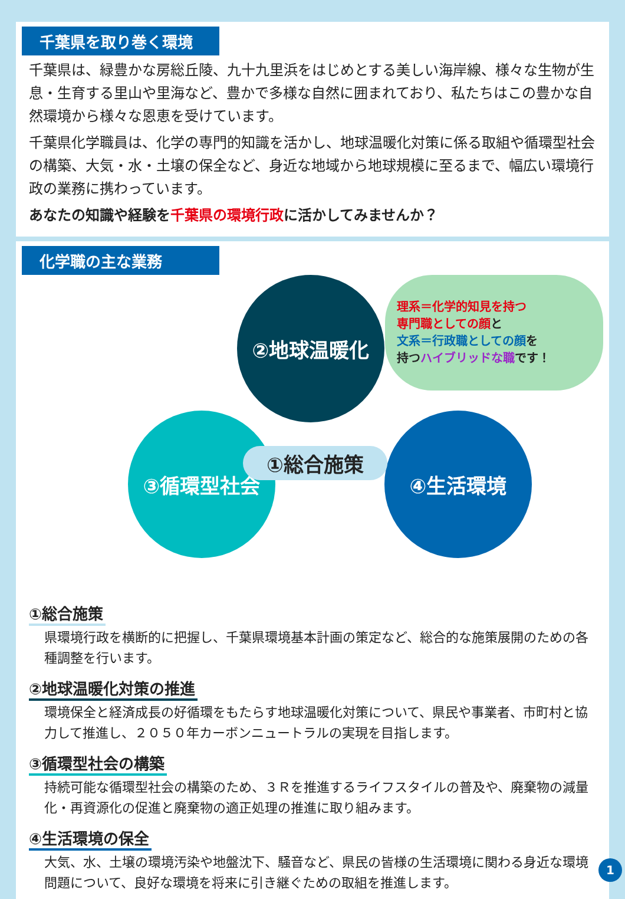千葉県を取り巻く環境
千葉県は、緑豊かな房総丘陵、九十九里浜をはじめとする美しい海岸線、様々な生物が生息・生育する里山や里海など、豊かで多様な自然に囲まれており、私たちはこの豊かな自然環境から様々な恩恵を受けています。
千葉県化学職員は、化学の専門的知識を活かし、地球温暖化対策に係る取組や循環型社会の構築、大気・水・土壌の保全など、身近な地域から地球規模に至るまで、幅広い環境行政の業務に携わっています。
あなたの知識や経験を千葉県の環境行政に活かしてみませんか？
化学職の主な業務
②地球温暖化
③循環型社会 ④生活環境
①総合施策
理系＝化学的知見を持つ
専門職としての顔と
文系＝行政職としての顔を
持つハイブリッドな職です！
①総合施策
県環境行政を横断的に把握し、千葉県環境基本計画の策定など、総合的な施策展開のための各種調整を行います。
②地球温暖化対策の推進
環境保全と経済成長の好循環をもたらす地球温暖化対策について、県民や事業者、市町村と協力して推進し、２０５０年カーボンニュートラルの実現を目指します。
③循環型社会の構築
持続可能な循環型社会の構築のため、３Ｒを推進するライフスタイルの普及や、廃棄物の減量化・再資源化の促進と廃棄物の適正処理の推進に取り組みます。
④生活環境の保全
大気、水、土壌の環境汚染や地盤沈下、騒音など、県民の皆様の生活環境に関わる身近な環境問題について、良好な環境を将来に引き継ぐための取組を推進します。
1